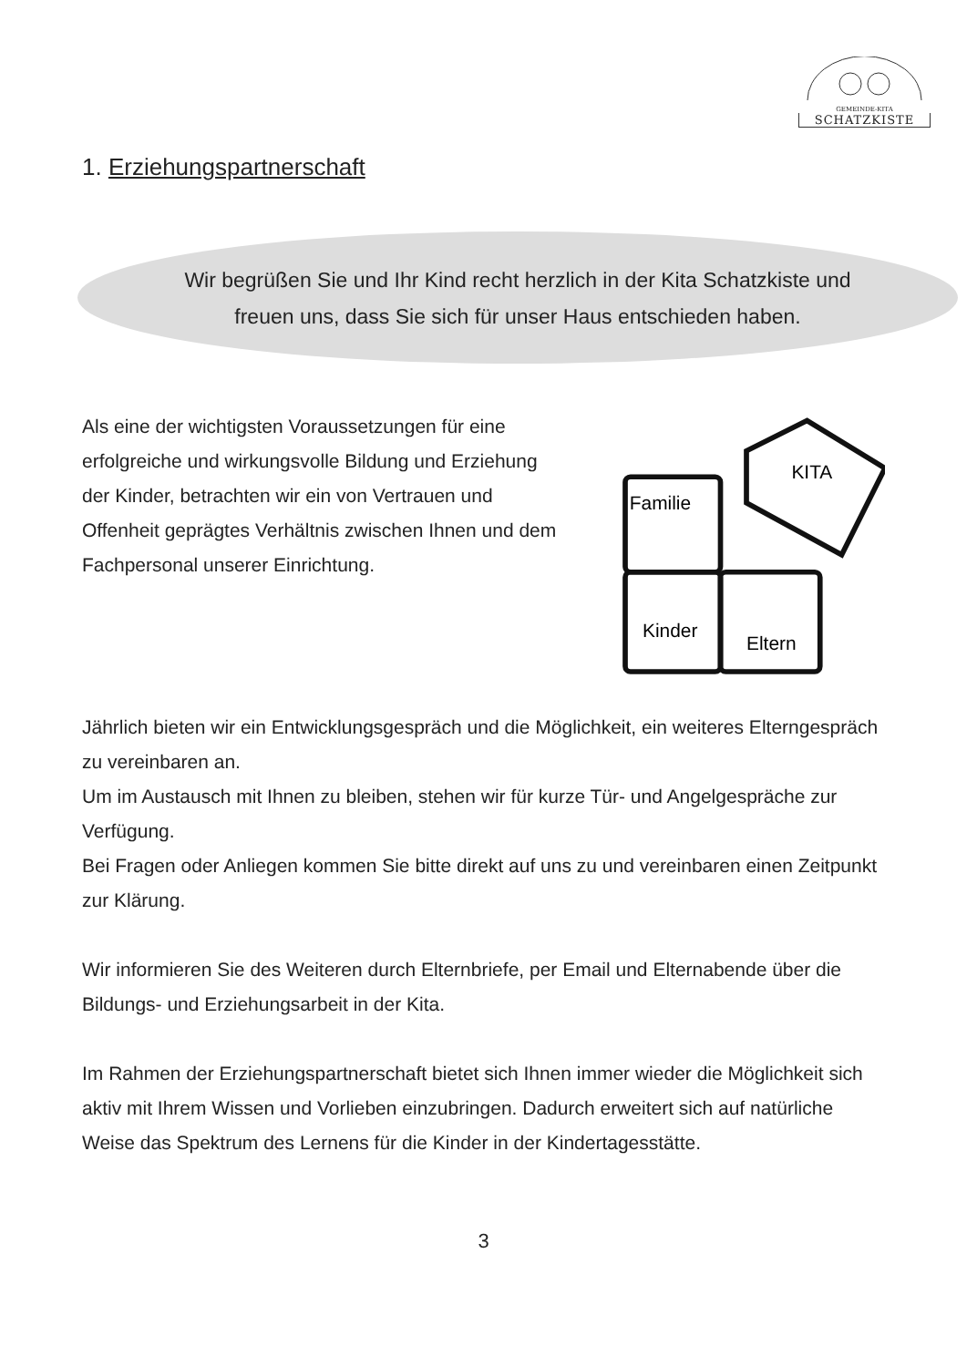GEMEINDE-KITA
SCHATZKISTE
1. Erziehungspartnerschaft
Wir begrüßen Sie und Ihr Kind recht herzlich in der Kita Schatzkiste und
freuen uns, dass Sie sich für unser Haus entschieden haben.
Als eine der wichtigsten Voraussetzungen für eine erfolgreiche und wirkungsvolle Bildung und Erziehung der Kinder, betrachten wir ein von Vertrauen und Offenheit geprägtes Verhältnis zwischen Ihnen und dem Fachpersonal unserer Einrichtung.
Familie
KITA
Kinder
Eltern
Jährlich bieten wir ein Entwicklungsgespräch und die Möglichkeit, ein weiteres Elterngespräch zu vereinbaren an.
Um im Austausch mit Ihnen zu bleiben, stehen wir für kurze Tür- und Angelgespräche zur Verfügung.
Bei Fragen oder Anliegen kommen Sie bitte direkt auf uns zu und vereinbaren einen Zeitpunkt zur Klärung.
Wir informieren Sie des Weiteren durch Elternbriefe, per Email und Elternabende über die Bildungs- und Erziehungsarbeit in der Kita.
Im Rahmen der Erziehungspartnerschaft bietet sich Ihnen immer wieder die Möglichkeit sich aktiv mit Ihrem Wissen und Vorlieben einzubringen. Dadurch erweitert sich auf natürliche Weise das Spektrum des Lernens für die Kinder in der Kindertagesstätte.
3